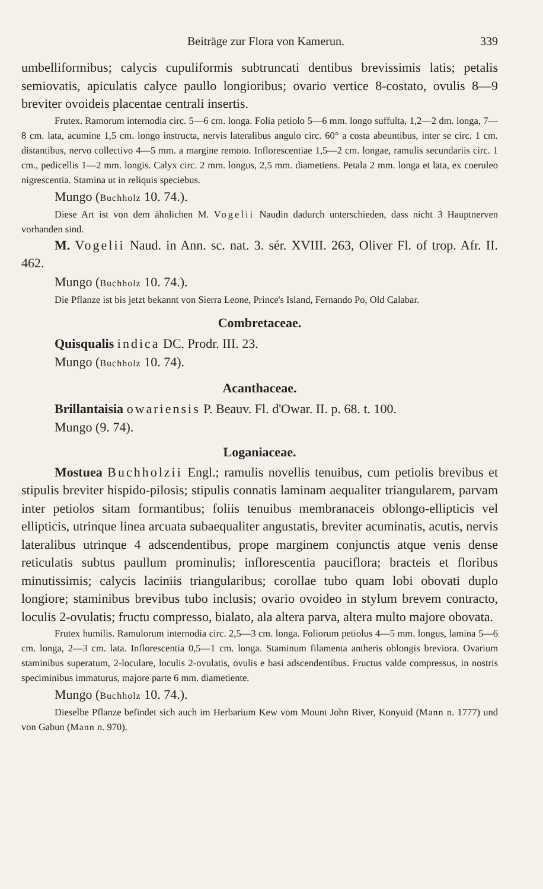Beiträge zur Flora von Kamerun. 339
umbelliformibus; calycis cupuliformis subtruncati dentibus brevissimis latis; petalis semiovatis, apiculatis calyce paullo longioribus; ovario vertice 8-costato, ovulis 8—9 breviter ovoideis placentae centrali insertis.
Frutex. Ramorum internodia circ. 5—6 cm. longa. Folia petiolo 5—6 mm. longo suffulta, 1,2—2 dm. longa, 7—8 cm. lata, acumine 1,5 cm. longo instructa, nervis lateralibus angulo circ. 60° a costa abeuntibus, inter se circ. 1 cm. distantibus, nervo collectivo 4—5 mm. a margine remoto. Inflorescentiae 1,5—2 cm. longae, ramulis secundariis circ. 1 cm., pedicellis 1—2 mm. longis. Calyx circ. 2 mm. longus, 2,5 mm. diametiens. Petala 2 mm. longa et lata, ex coeruleo nigrescentia. Stamina ut in reliquis speciebus.
Mungo (Buchholz 10. 74.).
Diese Art ist von dem ähnlichen M. Vogelii Naudin dadurch unterschieden, dass nicht 3 Hauptnerven vorhanden sind.
M. Vogelii Naud. in Ann. sc. nat. 3. sér. XVIII. 263, Oliver Fl. of trop. Afr. II. 462.
Mungo (Buchholz 10. 74.).
Die Pflanze ist bis jetzt bekannt von Sierra Leone, Prince's Island, Fernando Po, Old Calabar.
Combretaceae.
Quisqualis indica DC. Prodr. III. 23.
Mungo (Buchholz 10. 74).
Acanthaceae.
Brillantaisia owariensis P. Beauv. Fl. d'Owar. II. p. 68. t. 100.
Mungo (9. 74).
Loganiaceae.
Mostuea Buchholzii Engl.; ramulis novellis tenuibus, cum petiolis brevibus et stipulis breviter hispido-pilosis; stipulis connatis laminam aequaliter triangularem, parvam inter petiolos sitam formantibus; foliis tenuibus membranaceis oblongo-ellipticis vel ellipticis, utrinque linea arcuata subaequaliter angustatis, breviter acuminatis, acutis, nervis lateralibus utrinque 4 adscendentibus, prope marginem conjunctis atque venis dense reticulatis subtus paullum prominulis; inflorescentia pauciflora; bracteis et floribus minutissimis; calycis laciniis triangularibus; corollae tubo quam lobi obovati duplo longiore; staminibus brevibus tubo inclusis; ovario ovoideo in stylum brevem contracto, loculis 2-ovulatis; fructu compresso, bialato, ala altera parva, altera multo majore obovata.
Frutex humilis. Ramulorum internodia circ. 2,5—3 cm. longa. Foliorum petiolus 4—5 mm. longus, lamina 5—6 cm. longa, 2—3 cm. lata. Inflorescentia 0,5—1 cm. longa. Staminum filamenta antheris oblongis breviora. Ovarium staminibus superatum, 2-loculare, loculis 2-ovulatis, ovulis e basi adscendentibus. Fructus valde compressus, in nostris speciminibus immaturus, majore parte 6 mm. diametiente.
Mungo (Buchholz 10. 74.).
Dieselbe Pflanze befindet sich auch im Herbarium Kew vom Mount John River, Konyuid (Mann n. 1777) und von Gabun (Mann n. 970).